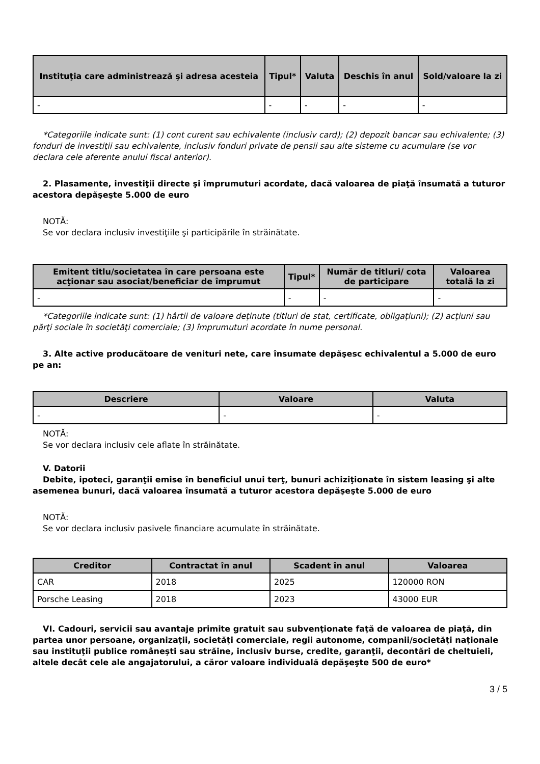| Instituţia care administrează şi adresa acesteia | Tipul* | Valuta | Deschis în anul | Sold/valoare la zi |
| --- | --- | --- | --- | --- |
| - | - | - | - | - |
*Categoriile indicate sunt: (1) cont curent sau echivalente (inclusiv card); (2) depozit bancar sau echivalente; (3) fonduri de investiţii sau echivalente, inclusiv fonduri private de pensii sau alte sisteme cu acumulare (se vor declara cele aferente anului fiscal anterior).
2. Plasamente, investiţii directe şi împrumuturi acordate, dacă valoarea de piaţă însumată a tuturor acestora depăşeşte 5.000 de euro
NOTĂ:
Se vor declara inclusiv investiţiile şi participările în străinătate.
| Emitent titlu/societatea în care persoana este acţionar sau asociat/beneficiar de împrumut | Tipul* | Număr de titluri/ cota de participare | Valoarea totală la zi |
| --- | --- | --- | --- |
| - | - | - | - |
*Categoriile indicate sunt: (1) hârtii de valoare deţinute (titluri de stat, certificate, obligaţiuni); (2) acţiuni sau părţi sociale în societăţi comerciale; (3) împrumuturi acordate în nume personal.
3. Alte active producătoare de venituri nete, care însumate depăşesc echivalentul a 5.000 de euro pe an:
| Descriere | Valoare | Valuta |
| --- | --- | --- |
| - | - | - |
NOTĂ:
Se vor declara inclusiv cele aflate în străinătate.
V. Datorii
Debite, ipoteci, garanţii emise în beneficiul unui terţ, bunuri achiziţionate în sistem leasing şi alte asemenea bunuri, dacă valoarea însumată a tuturor acestora depăşeşte 5.000 de euro
NOTĂ:
Se vor declara inclusiv pasivele financiare acumulate în străinătate.
| Creditor | Contractat în anul | Scadent în anul | Valoarea |
| --- | --- | --- | --- |
| CAR | 2018 | 2025 | 120000 RON |
| Porsche Leasing | 2018 | 2023 | 43000 EUR |
VI. Cadouri, servicii sau avantaje primite gratuit sau subvenţionate faţă de valoarea de piaţă, din partea unor persoane, organizaţii, societăţi comerciale, regii autonome, companii/societăţi naţionale sau instituţii publice româneşti sau străine, inclusiv burse, credite, garanţii, decontări de cheltuieli, altele decât cele ale angajatorului, a căror valoare individuală depăşeşte 500 de euro*
3 / 5